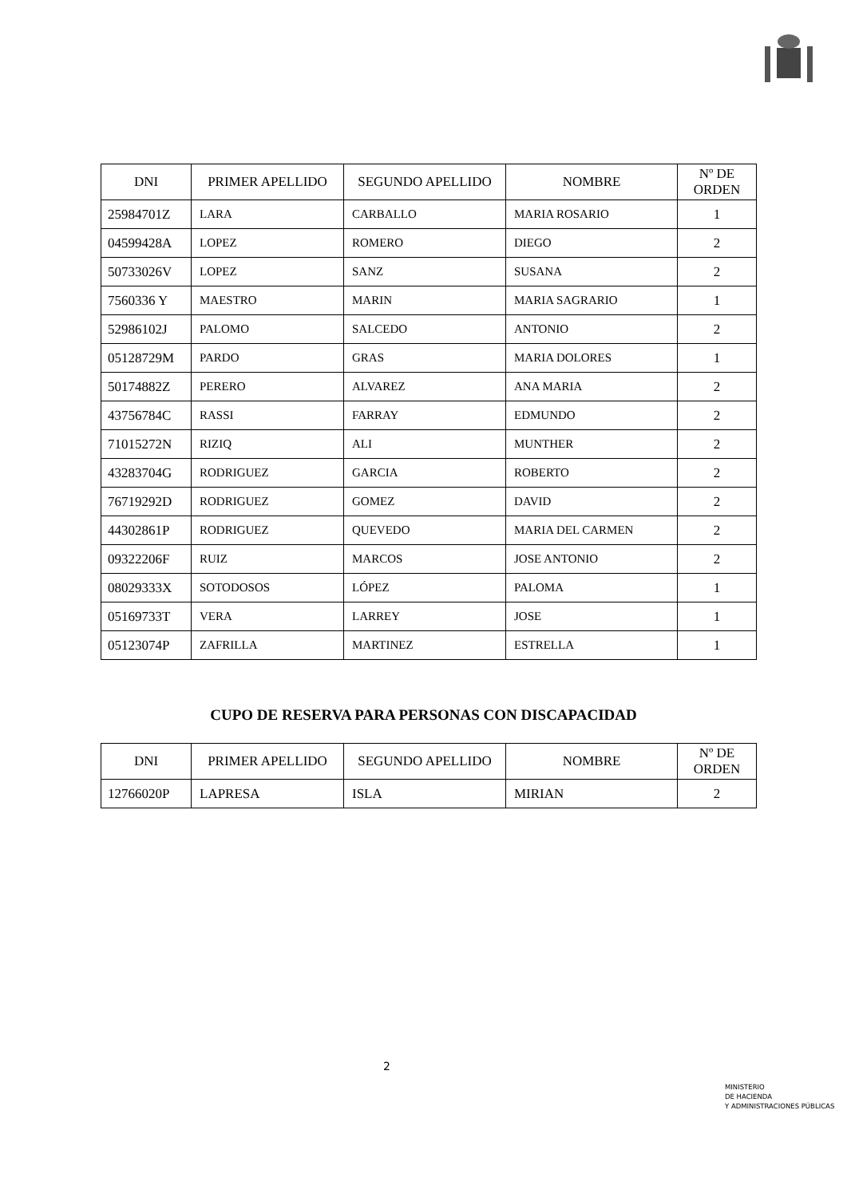| DNI | PRIMER APELLIDO | SEGUNDO APELLIDO | NOMBRE | Nº DE ORDEN |
| --- | --- | --- | --- | --- |
| 25984701Z | LARA | CARBALLO | MARIA ROSARIO | 1 |
| 04599428A | LOPEZ | ROMERO | DIEGO | 2 |
| 50733026V | LOPEZ | SANZ | SUSANA | 2 |
| 7560336 Y | MAESTRO | MARIN | MARIA SAGRARIO | 1 |
| 52986102J | PALOMO | SALCEDO | ANTONIO | 2 |
| 05128729M | PARDO | GRAS | MARIA DOLORES | 1 |
| 50174882Z | PERERO | ALVAREZ | ANA MARIA | 2 |
| 43756784C | RASSI | FARRAY | EDMUNDO | 2 |
| 71015272N | RIZIQ | ALI | MUNTHER | 2 |
| 43283704G | RODRIGUEZ | GARCIA | ROBERTO | 2 |
| 76719292D | RODRIGUEZ | GOMEZ | DAVID | 2 |
| 44302861P | RODRIGUEZ | QUEVEDO | MARIA DEL CARMEN | 2 |
| 09322206F | RUIZ | MARCOS | JOSE ANTONIO | 2 |
| 08029333X | SOTODOSOS | LÓPEZ | PALOMA | 1 |
| 05169733T | VERA | LARREY | JOSE | 1 |
| 05123074P | ZAFRILLA | MARTINEZ | ESTRELLA | 1 |
CUPO DE RESERVA PARA PERSONAS CON DISCAPACIDAD
| DNI | PRIMER APELLIDO | SEGUNDO APELLIDO | NOMBRE | Nº DE ORDEN |
| --- | --- | --- | --- | --- |
| 12766020P | LAPRESA | ISLA | MIRIAN | 2 |
2
MINISTERIO
DE HACIENDA
Y ADMINISTRACIONES PÚBLICAS